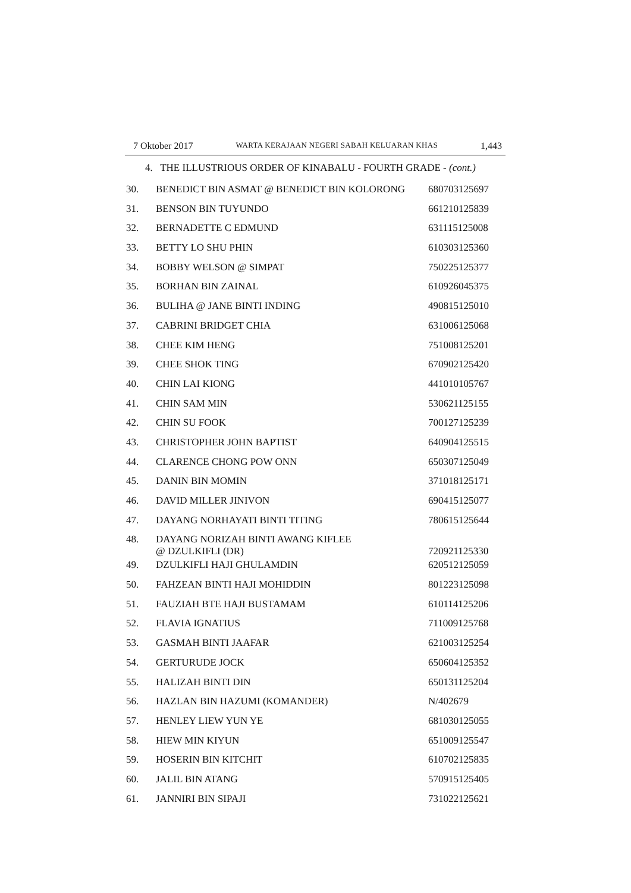7 Oktober 2017 WARTA KERAJAAN NEGERI SABAH KELUARAN KHAS 1,443
4. THE ILLUSTRIOUS ORDER OF KINABALU - FOURTH GRADE - (cont.)
| 30. | BENEDICT BIN ASMAT @ BENEDICT BIN KOLORONG | 680703125697 |
| 31. | BENSON BIN TUYUNDO | 661210125839 |
| 32. | BERNADETTE C EDMUND | 631115125008 |
| 33. | BETTY LO SHU PHIN | 610303125360 |
| 34. | BOBBY WELSON @ SIMPAT | 750225125377 |
| 35. | BORHAN BIN ZAINAL | 610926045375 |
| 36. | BULIHA @ JANE BINTI INDING | 490815125010 |
| 37. | CABRINI BRIDGET CHIA | 631006125068 |
| 38. | CHEE KIM HENG | 751008125201 |
| 39. | CHEE SHOK TING | 670902125420 |
| 40. | CHIN LAI KIONG | 441010105767 |
| 41. | CHIN SAM MIN | 530621125155 |
| 42. | CHIN SU FOOK | 700127125239 |
| 43. | CHRISTOPHER JOHN BAPTIST | 640904125515 |
| 44. | CLARENCE CHONG POW ONN | 650307125049 |
| 45. | DANIN BIN MOMIN | 371018125171 |
| 46. | DAVID MILLER JINIVON | 690415125077 |
| 47. | DAYANG NORHAYATI BINTI TITING | 780615125644 |
| 48. | DAYANG NORIZAH BINTI AWANG KIFLEE @ DZULKIFLI (DR) | 720921125330 |
| 49. | DZULKIFLI HAJI GHULAMDIN | 620512125059 |
| 50. | FAHZEAN BINTI HAJI MOHIDDIN | 801223125098 |
| 51. | FAUZIAH BTE HAJI BUSTAMAM | 610114125206 |
| 52. | FLAVIA IGNATIUS | 711009125768 |
| 53. | GASMAH BINTI JAAFAR | 621003125254 |
| 54. | GERTURUDE JOCK | 650604125352 |
| 55. | HALIZAH BINTI DIN | 650131125204 |
| 56. | HAZLAN BIN HAZUMI (KOMANDER) | N/402679 |
| 57. | HENLEY LIEW YUN YE | 681030125055 |
| 58. | HIEW MIN KIYUN | 651009125547 |
| 59. | HOSERIN BIN KITCHIT | 610702125835 |
| 60. | JALIL BIN ATANG | 570915125405 |
| 61. | JANNIRI BIN SIPAJI | 731022125621 |